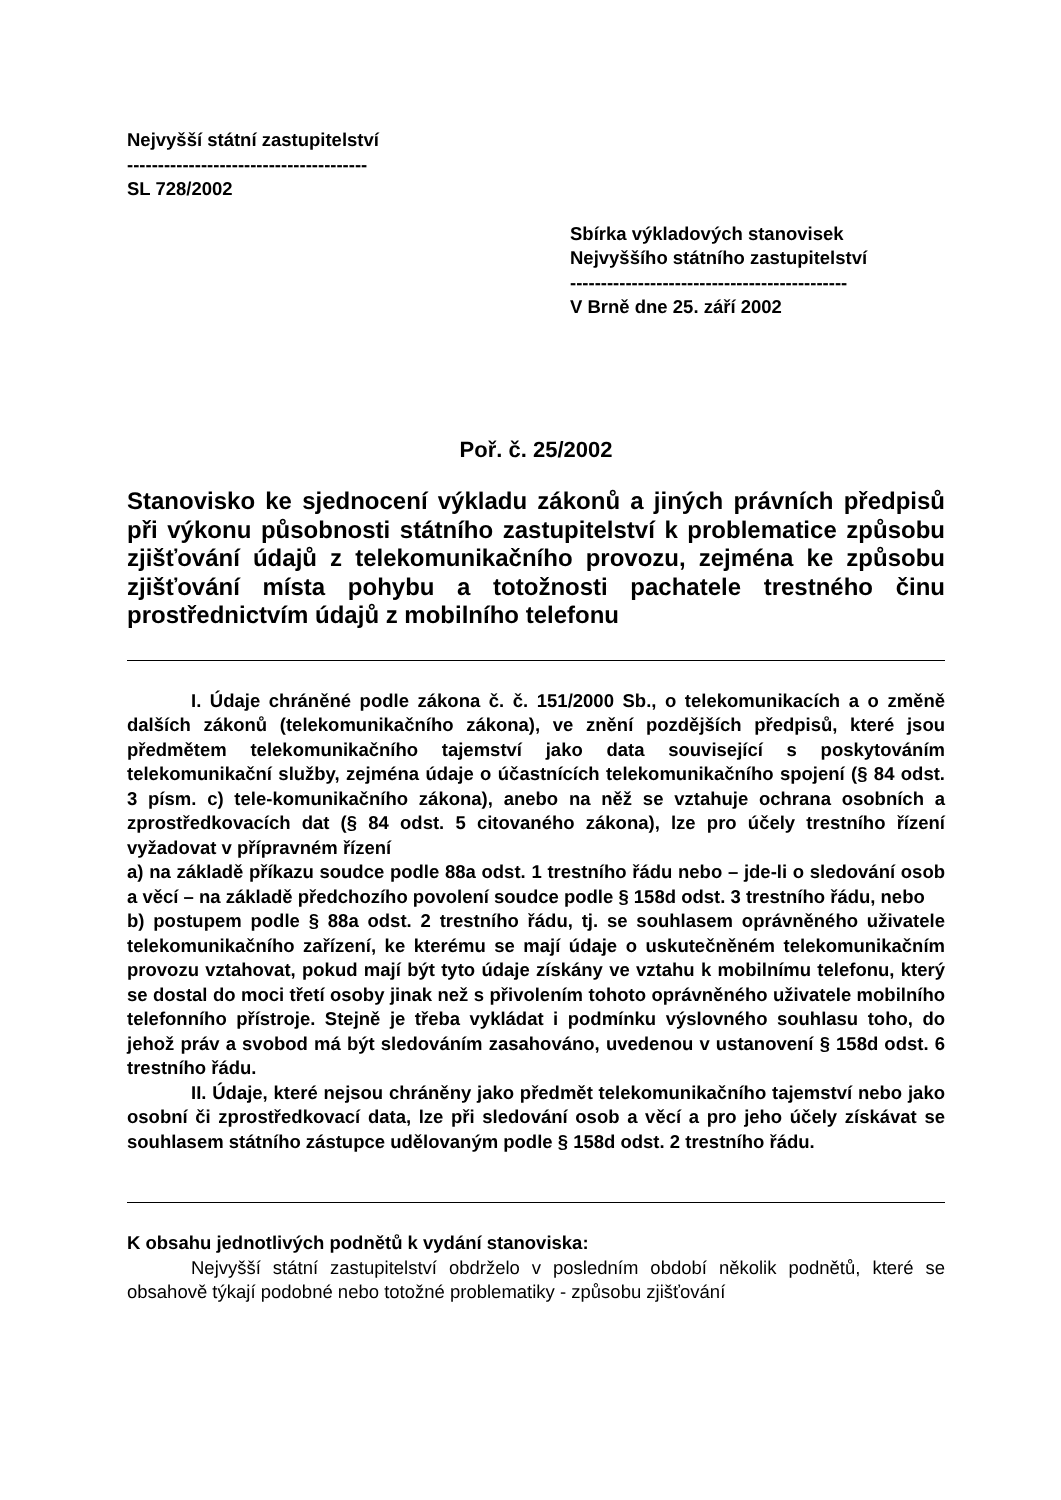Nejvyšší státní zastupitelství
---------------------------------------
SL 728/2002
Sbírka výkladových stanovisek
Nejvyššího státního zastupitelství
---------------------------------------------
V Brně dne 25. září 2002
Poř. č. 25/2002
Stanovisko ke sjednocení výkladu zákonů a jiných právních předpisů při výkonu působnosti státního zastupitelství k problematice způsobu zjišťování údajů z telekomunikačního provozu, zejména ke způsobu zjišťování místa pohybu a totožnosti pachatele trestného činu prostřednictvím údajů z mobilního telefonu
I. Údaje chráněné podle zákona č. č. 151/2000 Sb., o telekomunikacích a o změně dalších zákonů (telekomunikačního zákona), ve znění pozdějších předpisů, které jsou předmětem telekomunikačního tajemství jako data související s poskytováním telekomunikační služby, zejména údaje o účastnících telekomunikačního spojení (§ 84 odst. 3 písm. c) tele-komunikačního zákona), anebo na něž se vztahuje ochrana osobních a zprostředkovacích dat (§ 84 odst. 5 citovaného zákona), lze pro účely trestního řízení vyžadovat v přípravném řízení
a) na základě příkazu soudce podle 88a odst. 1 trestního řádu nebo – jde-li o sledování osob a věcí – na základě předchozího povolení soudce podle § 158d odst. 3 trestního řádu, nebo
b) postupem podle § 88a odst. 2 trestního řádu, tj. se souhlasem oprávněného uživatele telekomunikačního zařízení, ke kterému se mají údaje o uskutečněném telekomunikačním provozu vztahovat, pokud mají být tyto údaje získány ve vztahu k mobilnímu telefonu, který se dostal do moci třetí osoby jinak než s přivolením tohoto oprávněného uživatele mobilního telefonního přístroje. Stejně je třeba vykládat i podmínku výslovného souhlasu toho, do jehož práv a svobod má být sledováním zasahováno, uvedenou v ustanovení § 158d odst. 6 trestního řádu.
II. Údaje, které nejsou chráněny jako předmět telekomunikačního tajemství nebo jako osobní či zprostředkovací data, lze při sledování osob a věcí a pro jeho účely získávat se souhlasem státního zástupce udělovaným podle § 158d odst. 2 trestního řádu.
K obsahu jednotlivých podnětů k vydání stanoviska:
Nejvyšší státní zastupitelství obdrželo v posledním období několik podnětů, které se obsahově týkají podobné nebo totožné problematiky - způsobu zjišťování